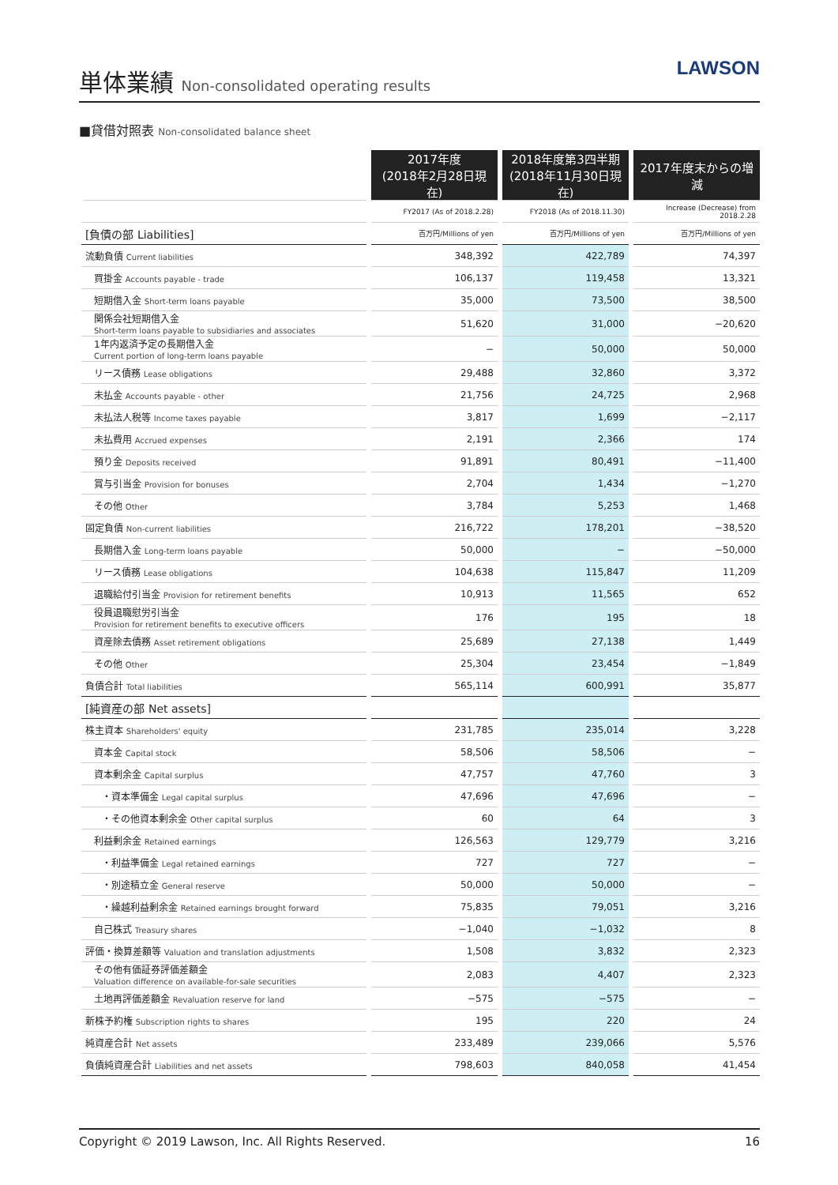単体業績 Non-consolidated operating results
LAWSON
■貸借対照表 Non-consolidated balance sheet
| | 2017年度 (2018年2月28日現在) | 2018年度第3四半期 (2018年11月30日現在) | 2017年度末からの増減 |
| --- | --- | --- | --- |
| | FY2017 (As of 2018.2.28) | FY2018 (As of 2018.11.30) | Increase (Decrease) from 2018.2.28 |
| [負債の部 Liabilities] | 百万円/Millions of yen | 百万円/Millions of yen | 百万円/Millions of yen |
| 流動負債 Current liabilities | 348,392 | 422,789 | 74,397 |
| 買掛金 Accounts payable - trade | 106,137 | 119,458 | 13,321 |
| 短期借入金 Short-term loans payable | 35,000 | 73,500 | 38,500 |
| 関係会社短期借入金 Short-term loans payable to subsidiaries and associates | 51,620 | 31,000 | −20,620 |
| 1年内返済予定の長期借入金 Current portion of long-term loans payable | − | 50,000 | 50,000 |
| リース債務 Lease obligations | 29,488 | 32,860 | 3,372 |
| 未払金 Accounts payable - other | 21,756 | 24,725 | 2,968 |
| 未払法人税等 Income taxes payable | 3,817 | 1,699 | −2,117 |
| 未払費用 Accrued expenses | 2,191 | 2,366 | 174 |
| 預り金 Deposits received | 91,891 | 80,491 | −11,400 |
| 賞与引当金 Provision for bonuses | 2,704 | 1,434 | −1,270 |
| その他 Other | 3,784 | 5,253 | 1,468 |
| 固定負債 Non-current liabilities | 216,722 | 178,201 | −38,520 |
| 長期借入金 Long-term loans payable | 50,000 | − | −50,000 |
| リース債務 Lease obligations | 104,638 | 115,847 | 11,209 |
| 退職給付引当金 Provision for retirement benefits | 10,913 | 11,565 | 652 |
| 役員退職慰労引当金 Provision for retirement benefits to executive officers | 176 | 195 | 18 |
| 資産除去債務 Asset retirement obligations | 25,689 | 27,138 | 1,449 |
| その他 Other | 25,304 | 23,454 | −1,849 |
| 負債合計 Total liabilities | 565,114 | 600,991 | 35,877 |
| [純資産の部 Net assets] | | | |
| 株主資本 Shareholders' equity | 231,785 | 235,014 | 3,228 |
| 資本金 Capital stock | 58,506 | 58,506 | − |
| 資本剰余金 Capital surplus | 47,757 | 47,760 | 3 |
| ・資本準備金 Legal capital surplus | 47,696 | 47,696 | − |
| ・その他資本剰余金 Other capital surplus | 60 | 64 | 3 |
| 利益剰余金 Retained earnings | 126,563 | 129,779 | 3,216 |
| ・利益準備金 Legal retained earnings | 727 | 727 | − |
| ・別途積立金 General reserve | 50,000 | 50,000 | − |
| ・繰越利益剰余金 Retained earnings brought forward | 75,835 | 79,051 | 3,216 |
| 自己株式 Treasury shares | −1,040 | −1,032 | 8 |
| 評価・換算差額等 Valuation and translation adjustments | 1,508 | 3,832 | 2,323 |
| その他有価証券評価差額金 Valuation difference on available-for-sale securities | 2,083 | 4,407 | 2,323 |
| 土地再評価差額金 Revaluation reserve for land | −575 | −575 | − |
| 新株予約権 Subscription rights to shares | 195 | 220 | 24 |
| 純資産合計 Net assets | 233,489 | 239,066 | 5,576 |
| 負債純資産合計 Liabilities and net assets | 798,603 | 840,058 | 41,454 |
Copyright © 2019 Lawson, Inc. All Rights Reserved. 16